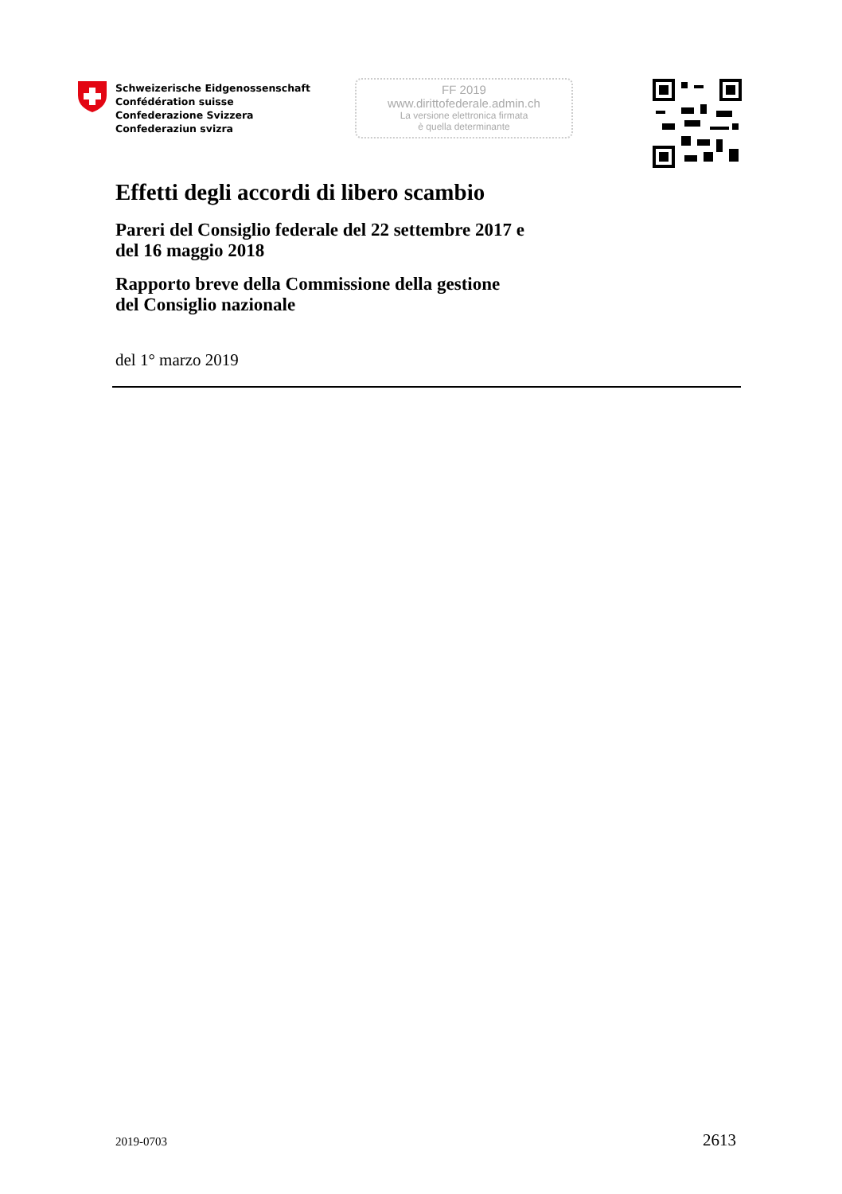Schweizerische Eidgenossenschaft
Confédération suisse
Confederazione Svizzera
Confederaziun svizra
FF 2019
www.dirittofederale.admin.ch
La versione elettronica firmata
è quella determinante
Effetti degli accordi di libero scambio
Pareri del Consiglio federale del 22 settembre 2017 e
del 16 maggio 2018
Rapporto breve della Commissione della gestione
del Consiglio nazionale
del 1° marzo 2019
2019-0703 2613